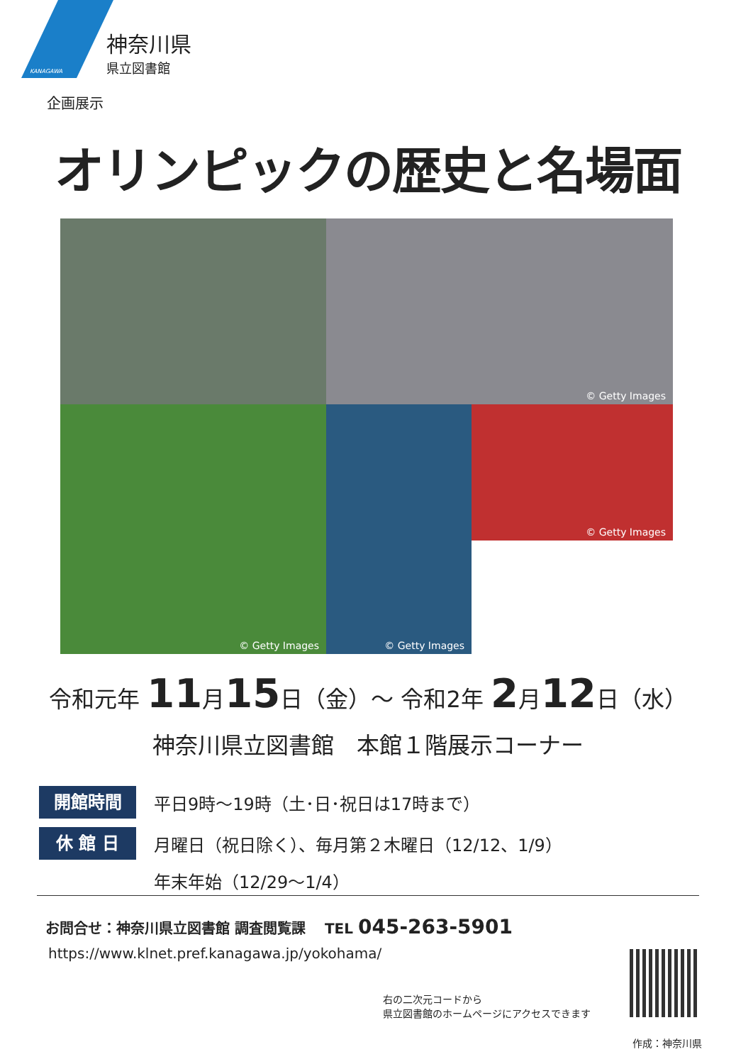KANAGAWA
神奈川県
県立図書館
企画展示
オリンピックの歴史と名場面
© Getty Images
© Getty Images
© Getty Images
© Getty Images
令和元年 11月15日（金）～ 令和2年 2月12日（水）
神奈川県立図書館　本館１階展示コーナー
開館時間
平日9時～19時（土･日･祝日は17時まで）
休 館 日
月曜日（祝日除く）、毎月第２木曜日（12/12、1/9）
年末年始（12/29～1/4）
お問合せ：神奈川県立図書館 調査閲覧課　 TEL 045-263-5901
https://www.klnet.pref.kanagawa.jp/yokohama/
右の二次元コードから
県立図書館のホームページにアクセスできます
作成：神奈川県